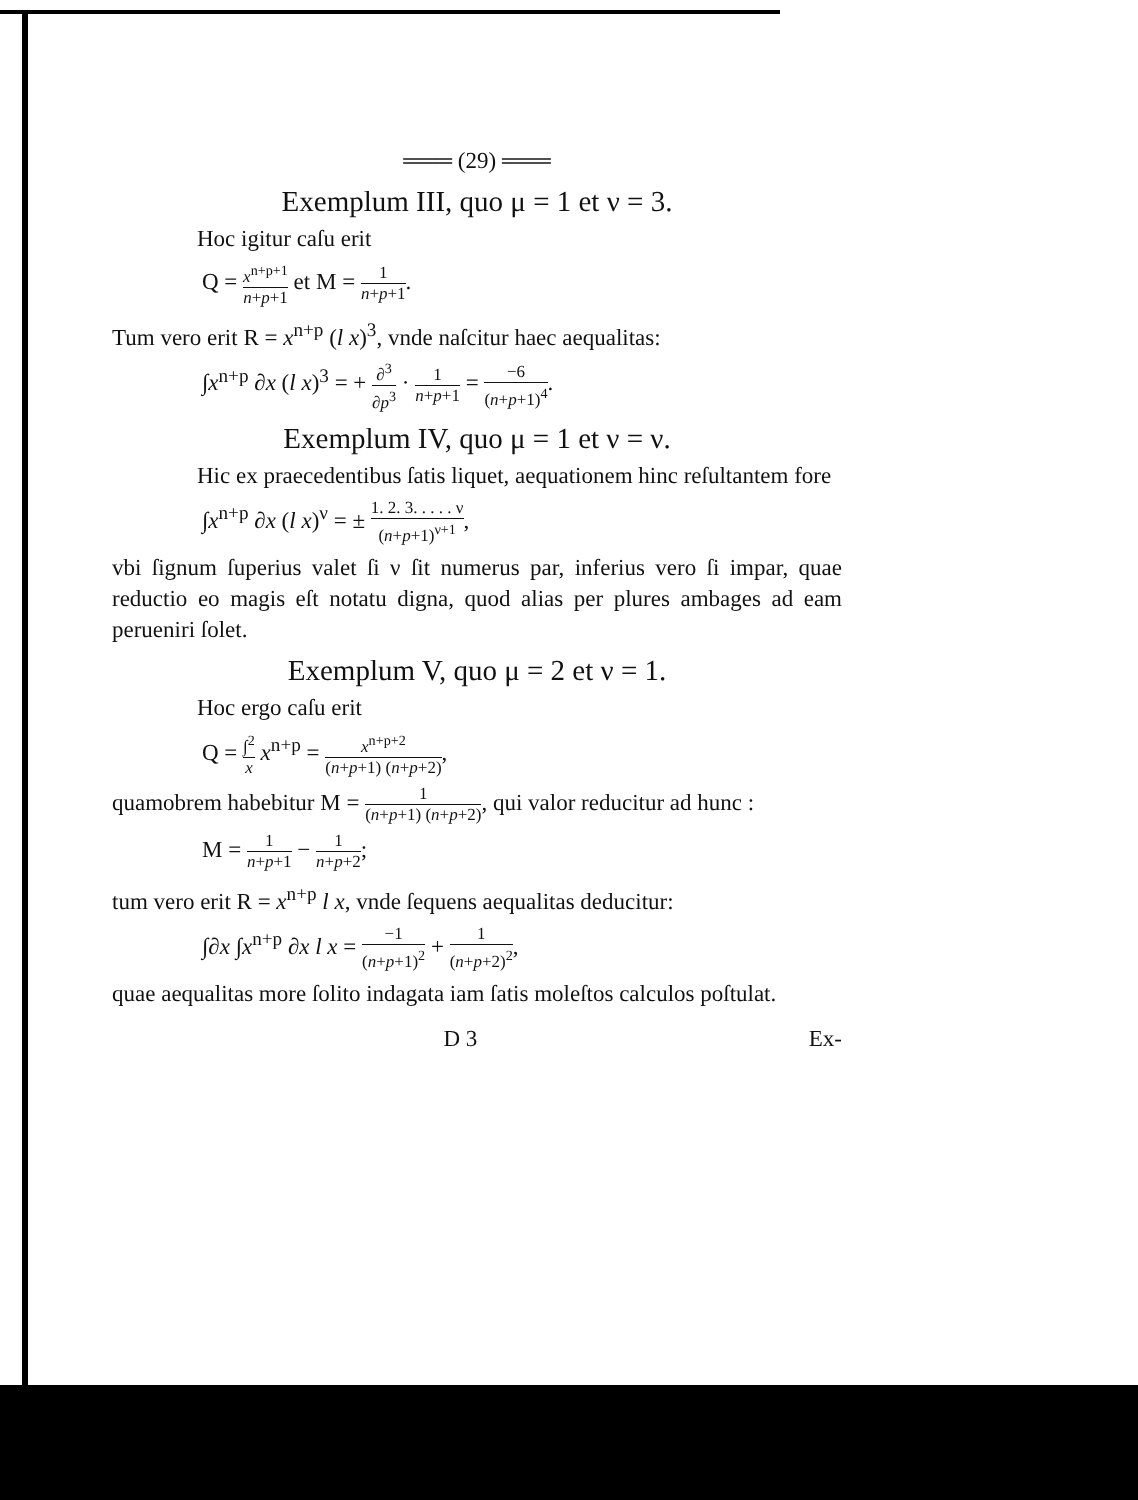═══ (29) ═══
Exemplum III, quo μ = 1 et ν = 3.
Hoc igitur caſu erit
Q = x<sup>n+p+1</sup> n+p+1 et M = 1 n+p+1.
Tum vero erit R = x<sup>n+p</sup> (l x)<sup>3</sup>, vnde naſcitur haec aequalitas:
∫x<sup>n+p</sup> ∂x (l x)<sup>3</sup> = + ∂<sup>3</sup> ∂p<sup>3</sup> · 1 n+p+1 = −6 (n+p+1)<sup>4</sup>.
Exemplum IV, quo μ = 1 et ν = ν.
Hic ex praecedentibus ſatis liquet, aequationem hinc reſultantem fore
∫x<sup>n+p</sup> ∂x (l x)<sup>ν</sup> = ± 1. 2. 3. . . . . ν (n+p+1)<sup>ν+1</sup>,
vbi ſignum ſuperius valet ſi ν ſit numerus par, inferius vero ſi impar, quae reductio eo magis eſt notatu digna, quod alias per plures ambages ad eam perueniri ſolet.
Exemplum V, quo μ = 2 et ν = 1.
Hoc ergo caſu erit
Q = ∫<sup>2</sup> x x<sup>n+p</sup> = x<sup>n+p+2</sup> (n+p+1) (n+p+2),
quamobrem habebitur M = 1 (n+p+1) (n+p+2), qui valor reducitur ad hunc :
M = 1 n+p+1 − 1 n+p+2;
tum vero erit R = x<sup>n+p</sup> l x, vnde ſequens aequalitas deducitur:
∫∂x ∫x<sup>n+p</sup> ∂x l x = −1 (n+p+1)<sup>2</sup> + 1 (n+p+2)<sup>2</sup>,
quae aequalitas more ſolito indagata iam ſatis moleſtos calculos poſtulat.
D 3 Ex-